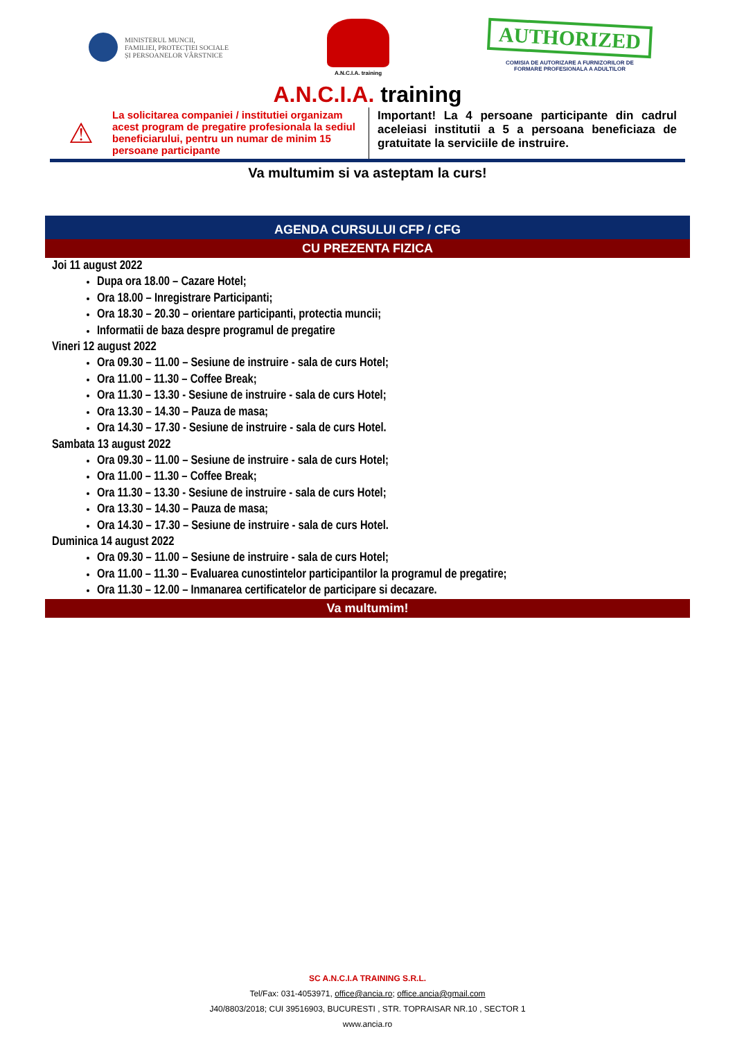MINISTERUL MUNCII,
FAMILIEI, PROTECȚIEI SOCIALE
ȘI PERSOANELOR VÂRSTNICE
A.N.C.I.A. training
AUTHORIZED
COMISIA DE AUTORIZARE A FURNIZORILOR DE
FORMARE PROFESIONALA A ADULTILOR
A.N.C.I.A. training
⚠
La solicitarea companiei / institutiei organizam acest program de pregatire profesionala la sediul beneficiarului, pentru un numar de minim 15 persoane participante
Important! La 4 persoane participante din cadrul aceleiasi institutii a 5 a persoana beneficiaza de gratuitate la serviciile de instruire.
Va multumim si va asteptam la curs!
AGENDA CURSULUI CFP / CFG
CU PREZENTA FIZICA
Joi 11 august 2022
Dupa ora 18.00 – Cazare Hotel;
Ora 18.00 – Inregistrare Participanti;
Ora 18.30 – 20.30 – orientare participanti, protectia muncii;
Informatii de baza despre programul de pregatire
Vineri 12 august 2022
Ora 09.30 – 11.00 – Sesiune de instruire - sala de curs Hotel;
Ora 11.00 – 11.30 – Coffee Break;
Ora 11.30 – 13.30 - Sesiune de instruire - sala de curs Hotel;
Ora 13.30 – 14.30 – Pauza de masa;
Ora 14.30 – 17.30 - Sesiune de instruire - sala de curs Hotel.
Sambata 13 august 2022
Ora 09.30 – 11.00 – Sesiune de instruire - sala de curs Hotel;
Ora 11.00 – 11.30 – Coffee Break;
Ora 11.30 – 13.30 - Sesiune de instruire - sala de curs Hotel;
Ora 13.30 – 14.30 – Pauza de masa;
Ora 14.30 – 17.30 – Sesiune de instruire - sala de curs Hotel.
Duminica 14 august 2022
Ora 09.30 – 11.00 – Sesiune de instruire - sala de curs Hotel;
Ora 11.00 – 11.30 – Evaluarea cunostintelor participantilor la programul de pregatire;
Ora 11.30 – 12.00 – Inmanarea certificatelor de participare si decazare.
Va multumim!
SC A.N.C.I.A TRAINING S.R.L.
Tel/Fax: 031-4053971, office@ancia.ro; office.ancia@gmail.com
J40/8803/2018; CUI 39516903, BUCURESTI , STR. TOPRAISAR NR.10 , SECTOR 1
www.ancia.ro